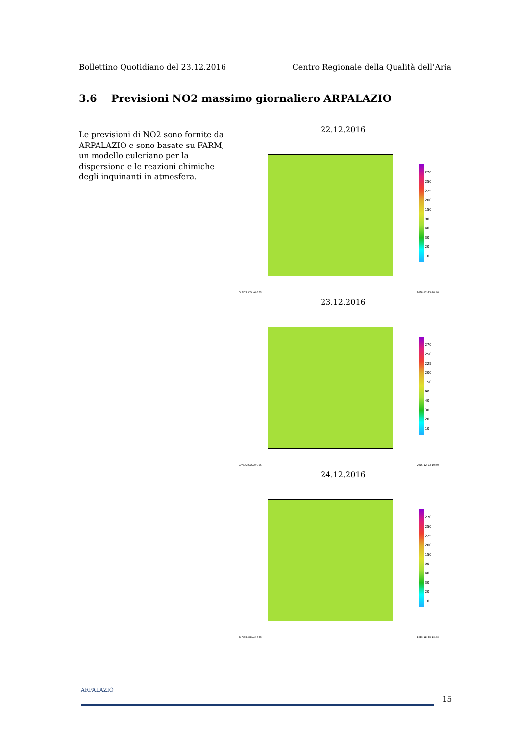Bollettino Quotidiano del 23.12.2016 Centro Regionale della Qualità dell’Aria
3.6 Previsioni NO2 massimo giornaliero ARPALAZIO
Le previsioni di NO2 sono fornite da ARPALAZIO e sono basate su FARM, un modello euleriano per la dispersione e le reazioni chimiche degli inquinanti in atmosfera.
22.12.2016
270
250
225
200
150
90
40
30
20
10
GrADS: COLA/IGES 2016-12-23-10:40
23.12.2016
270
250
225
200
150
90
40
30
20
10
GrADS: COLA/IGES 2016-12-23-10:40
24.12.2016
270
250
225
200
150
90
40
30
20
10
GrADS: COLA/IGES 2016-12-23-10:40
ARPALAZIO
15